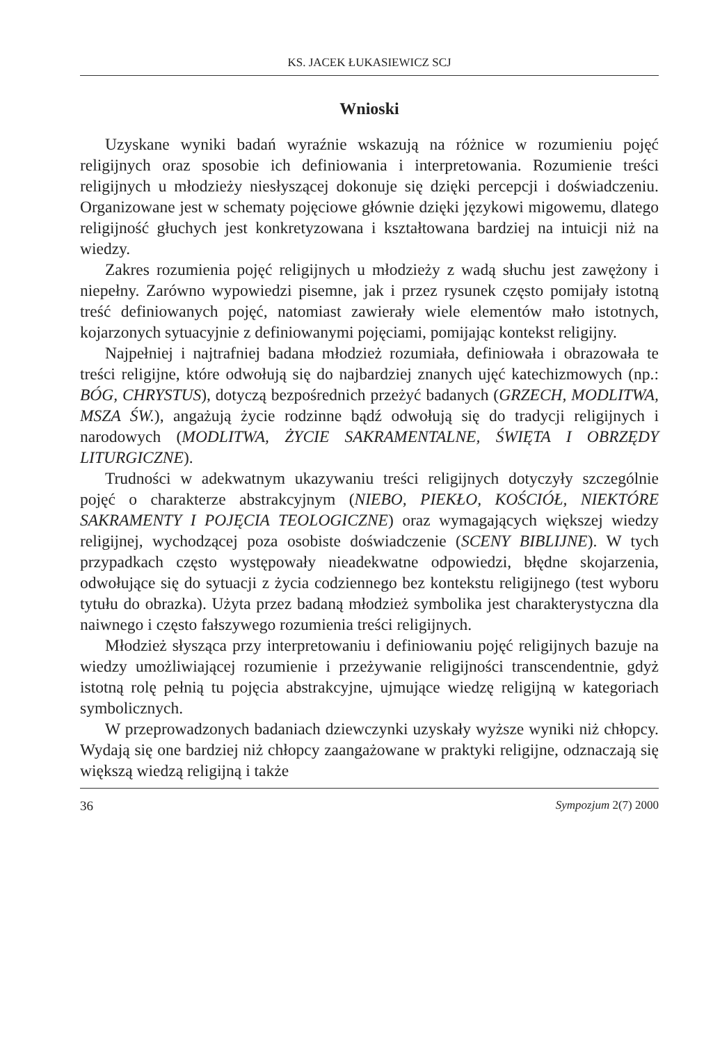KS. JACEK ŁUKASIEWICZ SCJ
Wnioski
Uzyskane wyniki badań wyraźnie wskazują na różnice w rozumieniu pojęć religijnych oraz sposobie ich definiowania i interpretowania. Rozumienie treści religijnych u młodzieży niesłyszącej dokonuje się dzięki percepcji i doświadczeniu. Organizowane jest w schematy pojęciowe głównie dzięki językowi migowemu, dlatego religijność głuchych jest konkretyzowana i kształtowana bardziej na intuicji niż na wiedzy.
Zakres rozumienia pojęć religijnych u młodzieży z wadą słuchu jest zawężony i niepełny. Zarówno wypowiedzi pisemne, jak i przez rysunek często pomijały istotną treść definiowanych pojęć, natomiast zawierały wiele elementów mało istotnych, kojarzonych sytuacyjnie z definiowanymi pojęciami, pomijając kontekst religijny.
Najpełniej i najtrafniej badana młodzież rozumiała, definiowała i obrazowała te treści religijne, które odwołują się do najbardziej znanych ujęć katechizmowych (np.: BÓG, CHRYSTUS), dotyczą bezpośrednich przeżyć badanych (GRZECH, MODLITWA, MSZA ŚW.), angażują życie rodzinne bądź odwołują się do tradycji religijnych i narodowych (MODLITWA, ŻYCIE SAKRAMENTALNE, ŚWIĘTA I OBRZĘDY LITURGICZNE).
Trudności w adekwatnym ukazywaniu treści religijnych dotyczyły szczególnie pojęć o charakterze abstrakcyjnym (NIEBO, PIEKŁO, KOŚCIÓŁ, NIEKTÓRE SAKRAMENTY I POJĘCIA TEOLOGICZNE) oraz wymagających większej wiedzy religijnej, wychodzącej poza osobiste doświadczenie (SCENY BIBLIJNE). W tych przypadkach często występowały nieadekwatne odpowiedzi, błędne skojarzenia, odwołujące się do sytuacji z życia codziennego bez kontekstu religijnego (test wyboru tytułu do obrazka). Użyta przez badaną młodzież symbolika jest charakterystyczna dla naiwnego i często fałszywego rozumienia treści religijnych.
Młodzież słysząca przy interpretowaniu i definiowaniu pojęć religijnych bazuje na wiedzy umożliwiającej rozumienie i przeżywanie religijności transcendentnie, gdyż istotną rolę pełnią tu pojęcia abstrakcyjne, ujmujące wiedzę religijną w kategoriach symbolicznych.
W przeprowadzonych badaniach dziewczynki uzyskały wyższe wyniki niż chłopcy. Wydają się one bardziej niż chłopcy zaangażowane w praktyki religijne, odznaczają się większą wiedzą religijną i także
36 Sympozjum 2(7) 2000